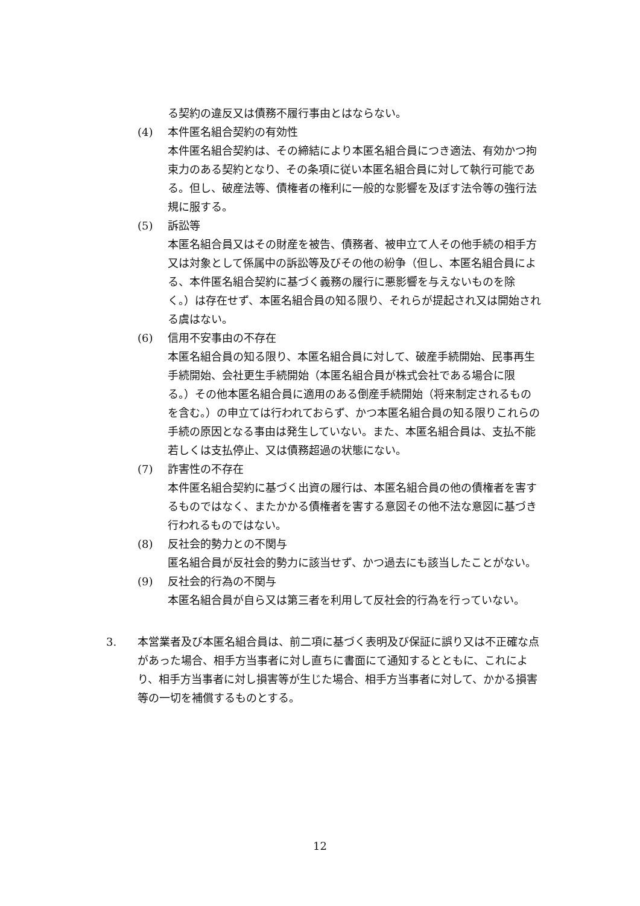る契約の違反又は債務不履行事由とはならない。
(4) 本件匿名組合契約の有効性
本件匿名組合契約は、その締結により本匿名組合員につき適法、有効かつ拘束力のある契約となり、その条項に従い本匿名組合員に対して執行可能である。但し、破産法等、債権者の権利に一般的な影響を及ぼす法令等の強行法規に服する。
(5) 訴訟等
本匿名組合員又はその財産を被告、債務者、被申立て人その他手続の相手方又は対象として係属中の訴訟等及びその他の紛争（但し、本匿名組合員による、本件匿名組合契約に基づく義務の履行に悪影響を与えないものを除く。）は存在せず、本匿名組合員の知る限り、それらが提起され又は開始される虞はない。
(6) 信用不安事由の不存在
本匿名組合員の知る限り、本匿名組合員に対して、破産手続開始、民事再生手続開始、会社更生手続開始（本匿名組合員が株式会社である場合に限る。）その他本匿名組合員に適用のある倒産手続開始（将来制定されるものを含む。）の申立ては行われておらず、かつ本匿名組合員の知る限りこれらの手続の原因となる事由は発生していない。また、本匿名組合員は、支払不能若しくは支払停止、又は債務超過の状態にない。
(7) 詐害性の不存在
本件匿名組合契約に基づく出資の履行は、本匿名組合員の他の債権者を害するものではなく、またかかる債権者を害する意図その他不法な意図に基づき行われるものではない。
(8) 反社会的勢力との不関与
匿名組合員が反社会的勢力に該当せず、かつ過去にも該当したことがない。
(9) 反社会的行為の不関与
本匿名組合員が自ら又は第三者を利用して反社会的行為を行っていない。
3. 本営業者及び本匿名組合員は、前二項に基づく表明及び保証に誤り又は不正確な点があった場合、相手方当事者に対し直ちに書面にて通知するとともに、これにより、相手方当事者に対し損害等が生じた場合、相手方当事者に対して、かかる損害等の一切を補償するものとする。
12